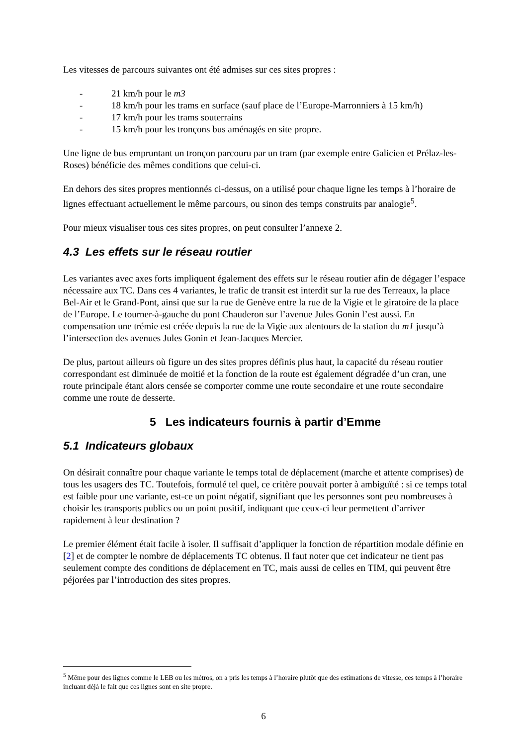Les vitesses de parcours suivantes ont été admises sur ces sites propres :
- 21 km/h pour le m3
- 18 km/h pour les trams en surface (sauf place de l’Europe-Marronniers à 15 km/h)
- 17 km/h pour les trams souterrains
- 15 km/h pour les tronçons bus aménagés en site propre.
Une ligne de bus empruntant un tronçon parcouru par un tram (par exemple entre Galicien et Prélaz-les-Roses) bénéficie des mêmes conditions que celui-ci.
En dehors des sites propres mentionnés ci-dessus, on a utilisé pour chaque ligne les temps à l’horaire de lignes effectuant actuellement le même parcours, ou sinon des temps construits par analogie<sup>5</sup>.
Pour mieux visualiser tous ces sites propres, on peut consulter l’annexe 2.
4.3 Les effets sur le réseau routier
Les variantes avec axes forts impliquent également des effets sur le réseau routier afin de dégager l’espace nécessaire aux TC. Dans ces 4 variantes, le trafic de transit est interdit sur la rue des Terreaux, la place Bel-Air et le Grand-Pont, ainsi que sur la rue de Genève entre la rue de la Vigie et le giratoire de la place de l’Europe. Le tourner-à-gauche du pont Chauderon sur l’avenue Jules Gonin l’est aussi. En compensation une trémie est créée depuis la rue de la Vigie aux alentours de la station du m1 jusqu’à l’intersection des avenues Jules Gonin et Jean-Jacques Mercier.
De plus, partout ailleurs où figure un des sites propres définis plus haut, la capacité du réseau routier correspondant est diminuée de moitié et la fonction de la route est également dégradée d’un cran, une route principale étant alors censée se comporter comme une route secondaire et une route secondaire comme une route de desserte.
5 Les indicateurs fournis à partir d’Emme
5.1 Indicateurs globaux
On désirait connaître pour chaque variante le temps total de déplacement (marche et attente comprises) de tous les usagers des TC. Toutefois, formulé tel quel, ce critère pouvait porter à ambiguïté : si ce temps total est faible pour une variante, est-ce un point négatif, signifiant que les personnes sont peu nombreuses à choisir les transports publics ou un point positif, indiquant que ceux-ci leur permettent d’arriver rapidement à leur destination ?
Le premier élément était facile à isoler. Il suffisait d’appliquer la fonction de répartition modale définie en [2] et de compter le nombre de déplacements TC obtenus. Il faut noter que cet indicateur ne tient pas seulement compte des conditions de déplacement en TC, mais aussi de celles en TIM, qui peuvent être péjorées par l’introduction des sites propres.
<sup>5</sup> Même pour des lignes comme le LEB ou les métros, on a pris les temps à l’horaire plutôt que des estimations de vitesse, ces temps à l’horaire incluant déjà le fait que ces lignes sont en site propre.
6